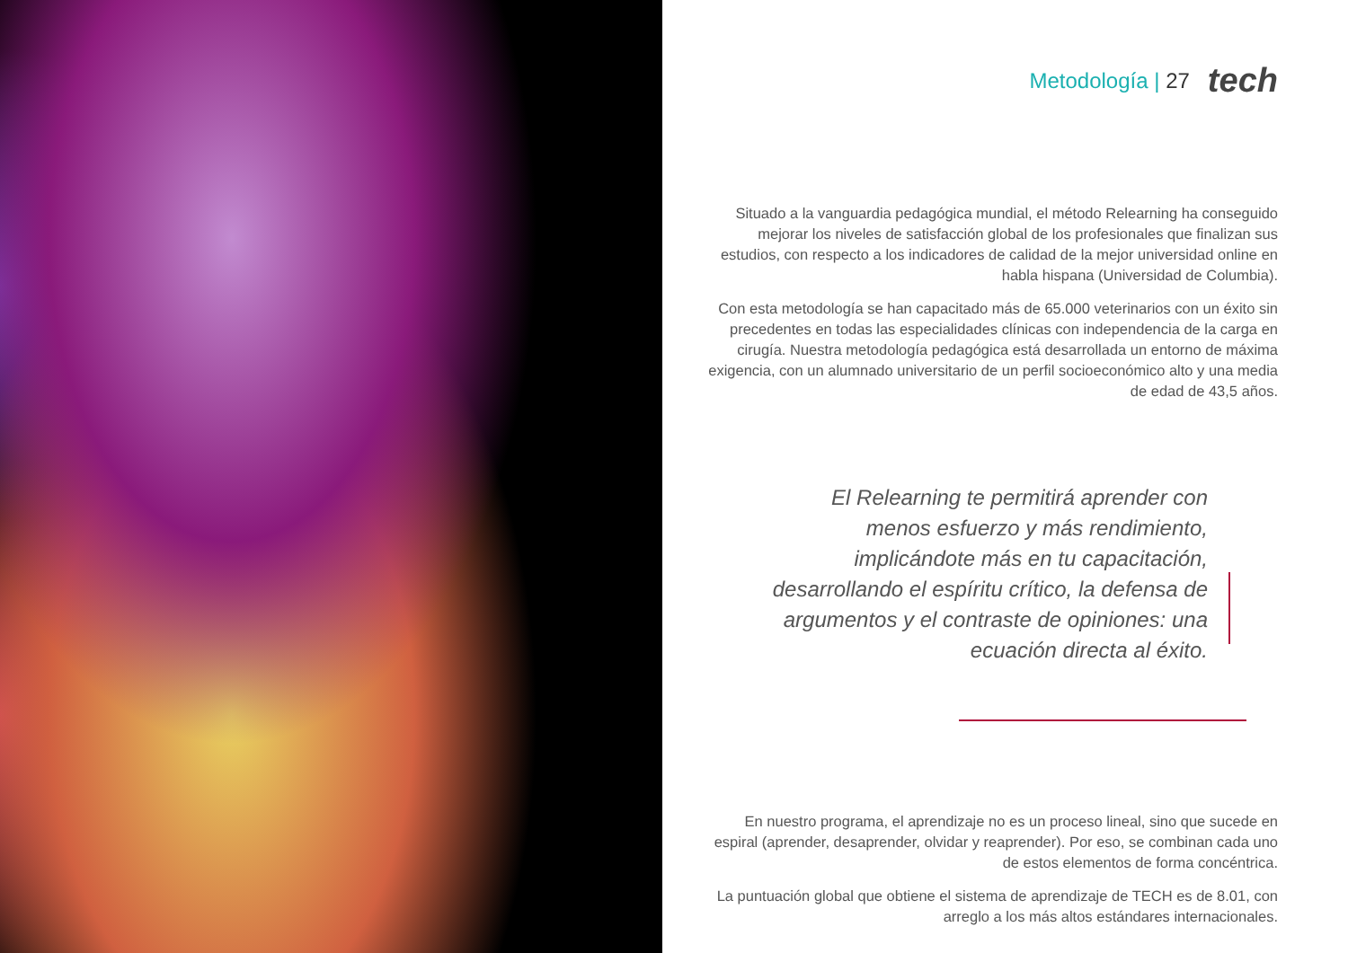Metodología | 27 tech
Situado a la vanguardia pedagógica mundial, el método Relearning ha conseguido mejorar los niveles de satisfacción global de los profesionales que finalizan sus estudios, con respecto a los indicadores de calidad de la mejor universidad online en habla hispana (Universidad de Columbia).
Con esta metodología se han capacitado más de 65.000 veterinarios con un éxito sin precedentes en todas las especialidades clínicas con independencia de la carga en cirugía. Nuestra metodología pedagógica está desarrollada un entorno de máxima exigencia, con un alumnado universitario de un perfil socioeconómico alto y una media de edad de 43,5 años.
El Relearning te permitirá aprender con menos esfuerzo y más rendimiento, implicándote más en tu capacitación, desarrollando el espíritu crítico, la defensa de argumentos y el contraste de opiniones: una ecuación directa al éxito.
En nuestro programa, el aprendizaje no es un proceso lineal, sino que sucede en espiral (aprender, desaprender, olvidar y reaprender). Por eso, se combinan cada uno de estos elementos de forma concéntrica.
La puntuación global que obtiene el sistema de aprendizaje de TECH es de 8.01, con arreglo a los más altos estándares internacionales.